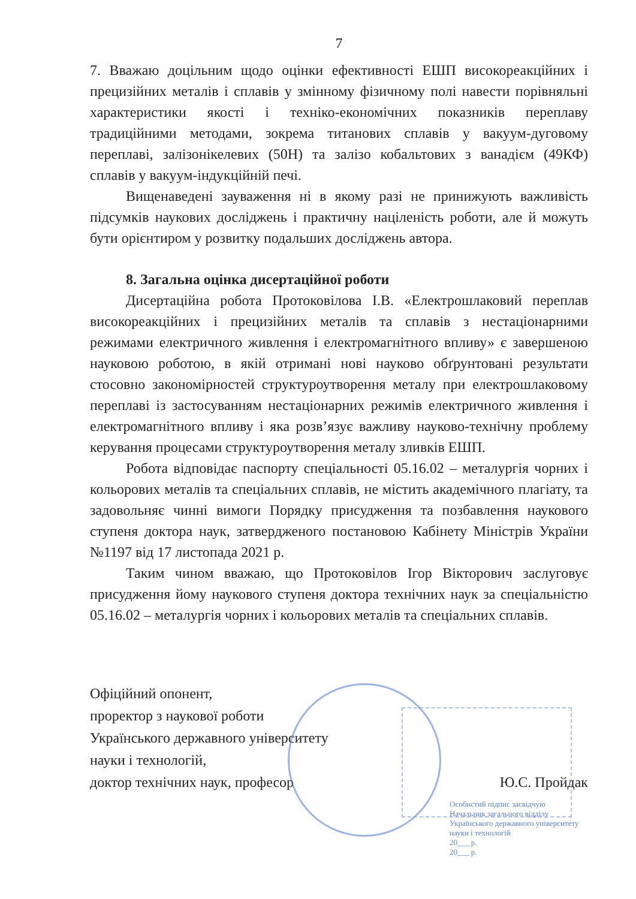7
7. Вважаю доцільним щодо оцінки ефективності ЕШП високореакційних і прецизійних металів і сплавів у змінному фізичному полі навести порівняльні характеристики якості і техніко-економічних показників переплаву традиційними методами, зокрема титанових сплавів у вакуум-дуговому переплаві, залізонікелевих (50Н) та залізо кобальтових з ванадієм (49КФ) сплавів у вакуум-індукційній печі.
Вищенаведені зауваження ні в якому разі не принижують важливість підсумків наукових досліджень і практичну націленість роботи, але й можуть бути орієнтиром у розвитку подальших досліджень автора.
8. Загальна оцінка дисертаційної роботи
Дисертаційна робота Протоковілова І.В. «Електрошлаковий переплав високореакційних і прецизійних металів та сплавів з нестаціонарними режимами електричного живлення і електромагнітного впливу» є завершеною науковою роботою, в якій отримані нові науково обґрунтовані результати стосовно закономірностей структуроутворення металу при електрошлаковому переплаві із застосуванням нестаціонарних режимів електричного живлення і електромагнітного впливу і яка розв’язує важливу науково-технічну проблему керування процесами структуроутворення металу зливків ЕШП.
Робота відповідає паспорту спеціальності 05.16.02 – металургія чорних і кольорових металів та спеціальних сплавів, не містить академічного плагіату, та задовольняє чинні вимоги Порядку присудження та позбавлення наукового ступеня доктора наук, затвердженого постановою Кабінету Міністрів України №1197 від 17 листопада 2021 р.
Таким чином вважаю, що Протоковілов Ігор Вікторович заслуговує присудження йому наукового ступеня доктора технічних наук за спеціальністю 05.16.02 – металургія чорних і кольорових металів та спеціальних сплавів.
Офіційний опонент,
проректор з наукової роботи
Українського державного університету
науки і технологій,
доктор технічних наук, професор Ю.С. Пройдак
Особистий підпис засвідчую
Начальник загального відділу Українського державного університету науки і технологій
20___ р.
20___ р.